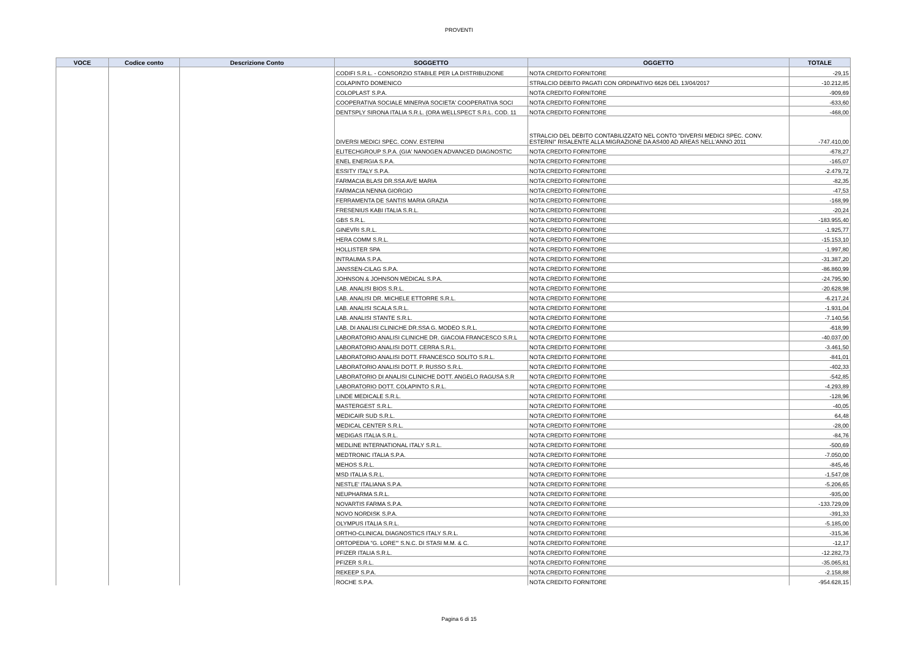PROVENTI
| VOCE | Codice conto | Descrizione Conto | SOGGETTO | OGGETTO | TOTALE |
| --- | --- | --- | --- | --- | --- |
| | | | CODIFI S.R.L. - CONSORZIO STABILE PER LA DISTRIBUZIONE | NOTA CREDITO FORNITORE | -29,15 |
| | | | COLAPINTO DOMENICO | STRALCIO DEBITO PAGATI CON ORDINATIVO 6626 DEL 13/04/2017 | -10.212,85 |
| | | | COLOPLAST S.P.A. | NOTA CREDITO FORNITORE | -909,69 |
| | | | COOPERATIVA SOCIALE MINERVA SOCIETA' COOPERATIVA SOCI | NOTA CREDITO FORNITORE | -633,60 |
| | | | DENTSPLY SIRONA ITALIA S.R.L. (ORA WELLSPECT S.R.L. COD. 11 | NOTA CREDITO FORNITORE | -468,00 |
| | | | DIVERSI MEDICI SPEC. CONV. ESTERNI | STRALCIO DEL DEBITO CONTABILIZZATO NEL CONTO "DIVERSI MEDICI SPEC. CONV. ESTERNI" RISALENTE ALLA MIGRAZIONE DA AS400 AD AREAS NELL'ANNO 2011 | -747.410,00 |
| | | | ELITECHGROUP S.P.A. (GIA' NANOGEN ADVANCED DIAGNOSTIC | NOTA CREDITO FORNITORE | -678,27 |
| | | | ENEL ENERGIA S.P.A. | NOTA CREDITO FORNITORE | -165,07 |
| | | | ESSITY ITALY S.P.A. | NOTA CREDITO FORNITORE | -2.479,72 |
| | | | FARMACIA BLASI DR.SSA AVE MARIA | NOTA CREDITO FORNITORE | -82,35 |
| | | | FARMACIA NENNA GIORGIO | NOTA CREDITO FORNITORE | -47,53 |
| | | | FERRAMENTA DE SANTIS MARIA GRAZIA | NOTA CREDITO FORNITORE | -168,99 |
| | | | FRESENIUS KABI ITALIA S.R.L. | NOTA CREDITO FORNITORE | -20,24 |
| | | | GBS S.R.L. | NOTA CREDITO FORNITORE | -183.955,40 |
| | | | GINEVRI S.R.L. | NOTA CREDITO FORNITORE | -1.925,77 |
| | | | HERA COMM S.R.L. | NOTA CREDITO FORNITORE | -15.153,10 |
| | | | HOLLISTER SPA | NOTA CREDITO FORNITORE | -1.997,80 |
| | | | INTRAUMA S.P.A. | NOTA CREDITO FORNITORE | -31.387,20 |
| | | | JANSSEN-CILAG S.P.A. | NOTA CREDITO FORNITORE | -86.860,99 |
| | | | JOHNSON & JOHNSON MEDICAL S.P.A. | NOTA CREDITO FORNITORE | -24.795,90 |
| | | | LAB. ANALISI BIOS S.R.L. | NOTA CREDITO FORNITORE | -20.628,98 |
| | | | LAB. ANALISI DR. MICHELE ETTORRE S.R.L. | NOTA CREDITO FORNITORE | -6.217,24 |
| | | | LAB. ANALISI SCALA S.R.L. | NOTA CREDITO FORNITORE | -1.931,04 |
| | | | LAB. ANALISI STANTE S.R.L. | NOTA CREDITO FORNITORE | -7.140,56 |
| | | | LAB. DI ANALISI CLINICHE DR.SSA G. MODEO S.R.L. | NOTA CREDITO FORNITORE | -618,99 |
| | | | LABORATORIO ANALISI CLINICHE DR. GIACOIA FRANCESCO S.R.L | NOTA CREDITO FORNITORE | -40.037,00 |
| | | | LABORATORIO ANALISI DOTT. CERRA S.R.L. | NOTA CREDITO FORNITORE | -3.461,50 |
| | | | LABORATORIO ANALISI DOTT. FRANCESCO SOLITO S.R.L. | NOTA CREDITO FORNITORE | -841,01 |
| | | | LABORATORIO ANALISI DOTT. P. RUSSO S.R.L. | NOTA CREDITO FORNITORE | -402,33 |
| | | | LABORATORIO DI ANALISI CLINICHE DOTT. ANGELO RAGUSA S.R | NOTA CREDITO FORNITORE | -542,85 |
| | | | LABORATORIO DOTT. COLAPINTO S.R.L. | NOTA CREDITO FORNITORE | -4.293,89 |
| | | | LINDE MEDICALE S.R.L. | NOTA CREDITO FORNITORE | -128,96 |
| | | | MASTERGEST S.R.L. | NOTA CREDITO FORNITORE | -40,05 |
| | | | MEDICAIR SUD S.R.L. | NOTA CREDITO FORNITORE | 64,48 |
| | | | MEDICAL CENTER S.R.L. | NOTA CREDITO FORNITORE | -28,00 |
| | | | MEDIGAS ITALIA S.R.L. | NOTA CREDITO FORNITORE | -84,76 |
| | | | MEDLINE INTERNATIONAL ITALY S.R.L. | NOTA CREDITO FORNITORE | -500,69 |
| | | | MEDTRONIC ITALIA S.P.A. | NOTA CREDITO FORNITORE | -7.050,00 |
| | | | MEHOS S.R.L. | NOTA CREDITO FORNITORE | -845,46 |
| | | | MSD ITALIA S.R.L. | NOTA CREDITO FORNITORE | -1.547,08 |
| | | | NESTLE' ITALIANA S.P.A. | NOTA CREDITO FORNITORE | -5.206,65 |
| | | | NEUPHARMA S.R.L. | NOTA CREDITO FORNITORE | -935,00 |
| | | | NOVARTIS FARMA S.P.A. | NOTA CREDITO FORNITORE | -133.729,09 |
| | | | NOVO NORDISK S.P.A. | NOTA CREDITO FORNITORE | -391,33 |
| | | | OLYMPUS ITALIA S.R.L. | NOTA CREDITO FORNITORE | -5.185,00 |
| | | | ORTHO-CLINICAL DIAGNOSTICS ITALY S.R.L. | NOTA CREDITO FORNITORE | -315,36 |
| | | | ORTOPEDIA "G. LORE'" S.N.C. DI STASI M.M. & C. | NOTA CREDITO FORNITORE | -12,17 |
| | | | PFIZER ITALIA S.R.L. | NOTA CREDITO FORNITORE | -12.282,73 |
| | | | PFIZER S.R.L. | NOTA CREDITO FORNITORE | -35.065,81 |
| | | | REKEEP S.P.A. | NOTA CREDITO FORNITORE | -2.158,88 |
| | | | ROCHE S.P.A. | NOTA CREDITO FORNITORE | -954.628,15 |
Pagina 6 di 15